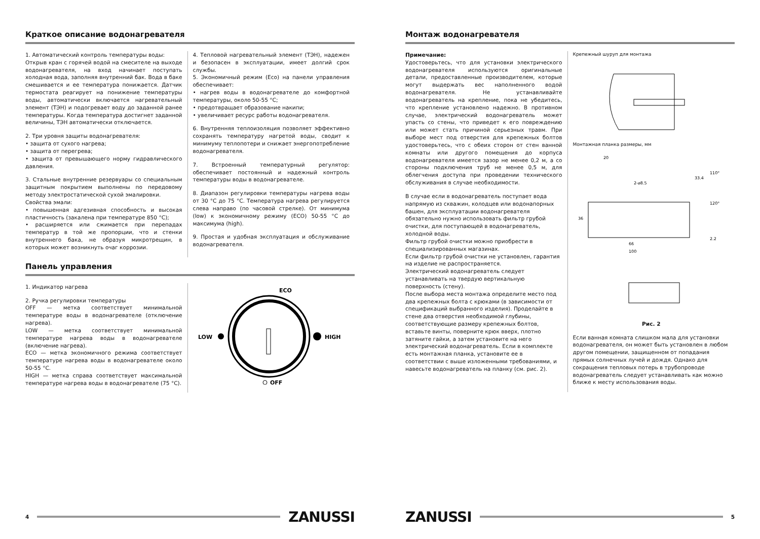Краткое описание водонагревателя
1. Автоматический контроль температуры воды:
Открыв кран с горячей водой на смесителе на выходе водонагревателя, на вход начинает поступать холодная вода, заполняя внутренний бак. Вода в баке смешивается и ее температура понижается. Датчик термостата реагирует на понижение температуры воды, автоматически включается нагревательный элемент (ТЭН) и подогревает воду до заданной ранее температуры. Когда температура достигнет заданной величины, ТЭН автоматически отключается.
2. Три уровня защиты водонагревателя:
• защита от сухого нагрева;
• защита от перегрева;
• защита от превышающего норму гидравлического давления.
3. Стальные внутренние резервуары со специальным защитным покрытием выполнены по передовому методу электростатической сухой эмалировки.
Свойства эмали:
• повышенная адгезивная способность и высокая пластичность (закалена при температуре 850 °C);
• расширяется или сжимается при перепадах температур в той же пропорции, что и стенки внутреннего бака, не образуя микротрещин, в которых может возникнуть очаг коррозии.
4. Тепловой нагревательный элемент (ТЭН), надежен и безопасен в эксплуатации, имеет долгий срок службы.
5. Экономичный режим (Eco) на панели управления обеспечивает:
• нагрев воды в водонагревателе до комфортной температуры, около 50-55 °C;
• предотвращает образование накипи;
• увеличивает ресурс работы водонагревателя.
6. Внутренняя теплоизоляция позволяет эффективно сохранять температуру нагретой воды, сводит к минимуму теплопотери и снижает энергопотребление водонагревателя.
7. Встроенный температурный регулятор: обеспечивает постоянный и надежный контроль температуры воды в водонагревателе.
8. Диапазон регулировки температуры нагрева воды от 30 °C до 75 °C. Температура нагрева регулируется слева направо (по часовой стрелке). От минимума (low) к экономичному режиму (ECO) 50-55 °C до максимума (high).
9. Простая и удобная эксплуатация и обслуживание водонагревателя.
Панель управления
1. Индикатор нагрева
2. Ручка регулировки температуры
OFF — метка соответствует минимальной температуре воды в водонагревателе (отключение нагрева).
LOW — метка соответствует минимальной температуре нагрева воды в водонагревателе (включение нагрева).
ECO — метка экономичного режима соответствует температуре нагрева воды в водонагревателе около 50-55 °C.
HIGH — метка справа соответствует максимальной температуре нагрева воды в водонагревателе (75 °C).
ECO
LOW
HIGH
OFF
4
ZANUSSI
Монтаж водонагревателя
Примечание:
Удостоверьтесь, что для установки электрического водонагревателя используются оригинальные детали, предоставленные производителем, которые могут выдержать вес наполненного водой водонагревателя. Не устанавливайте водонагреватель на крепление, пока не убедитесь, что крепление установлено надежно. В противном случае, электрический водонагреватель может упасть со стены, что приведет к его повреждению или может стать причиной серьезных травм. При выборе мест под отверстия для крепежных болтов удостоверьтесь, что с обеих сторон от стен ванной комнаты или другого помещения до корпуса водонагревателя имеется зазор не менее 0,2 м, а со стороны подключения труб не менее 0,5 м, для облегчения доступа при проведении технического обслуживания в случае необходимости.
В случае если в водонагреватель поступает вода напрямую из скважин, колодцев или водонапорных башен, для эксплуатации водонагревателя обязательно нужно использовать фильтр грубой очистки, для поступающей в водонагреватель, холодной воды.
Фильтр грубой очистки можно приобрести в специализированных магазинах.
Если фильтр грубой очистки не установлен, гарантия на изделие не распространяется.
Электрический водонагреватель следует устанавливать на твердую вертикальную поверхность (стену).
После выбора места монтажа определите место под два крепежных болта с крюками (в зависимости от спецификаций выбранного изделия). Проделайте в стене два отверстия необходимой глубины, соответствующие размеру крепежных болтов, вставьте винты, поверните крюк вверх, плотно затяните гайки, а затем установите на него электрический водонагреватель. Если в комплекте есть монтажная планка, установите ее в соответствии с выше изложенными требованиями, и навесьте водонагреватель на планку (см. рис. 2).
Крепежный шуруп для монтажа
Монтажная планка размеры, мм
20
2-⌀8.5
66
100
36
33.4
110°
120°
2.2
Рис. 2
Если ванная комната слишком мала для установки водонагревателя, он может быть установлен в любом другом помещении, защищенном от попадания прямых солнечных лучей и дождя. Однако для сокращения тепловых потерь в трубопроводе водонагреватель следует устанавливать как можно ближе к месту использования воды.
ZANUSSI
5